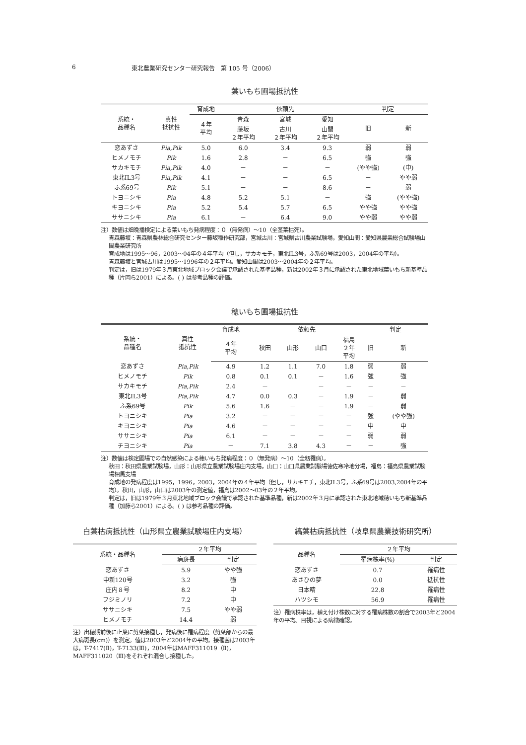6 東北農業研究センター研究報告　第 105 号（2006）
葉いもち圃場抵抗性
| 系統・ 品種名 | 真性 抵抗性 | 育成地 | 依頼先 | | | 判定 | |
| --- | --- | --- | --- | --- | --- | --- | --- |
| | | ４年 平均 | 青森 | 宮城 | 愛知 | 旧 | 新 |
| | | | 藤坂 ２年平均 | 古川 ２年平均 | 山間 ２年平均 | | |
| 恋あずさ | Pia,Pik | 5.0 | 6.0 | 3.4 | 9.3 | 弱 | 弱 |
| ヒメノモチ | Pik | 1.6 | 2.8 | － | 6.5 | 強 | 強 |
| サカキモチ | Pia,Pik | 4.0 | － | － | － | (やや強) | (中) |
| 東北IL3号 | Pia,Pik | 4.1 | － | － | 6.5 | － | やや弱 |
| ふ系69号 | Pik | 5.1 | － | － | 8.6 | － | 弱 |
| トヨニシキ | Pia | 4.8 | 5.2 | 5.1 | － | 強 | (やや強) |
| キヨニシキ | Pia | 5.2 | 5.4 | 5.7 | 6.5 | やや強 | やや強 |
| ササニシキ | Pia | 6.1 | － | 6.4 | 9.0 | やや弱 | やや弱 |
注）数値は畑晩播検定による葉いもち発病程度：０（無発病）～10（全茎葉枯死）。
青森藤坂：青森県農林総合研究センター藤坂稲作研究部，宮城古川：宮城県古川農業試験場，愛知山間：愛知県農業総合試験場山間農業研究所
育成地は1995～96，2003～04年の４年平均（但し，サカキモチ，東北IL3号，ふ系69号は2003，2004年の平均）。
青森藤坂と宮城古川は1995～1996年の２年平均。愛知山間は2003～2004年の２年平均。
判定は，旧は1979年３月東北地域ブロック会議で承認された基準品種，新は2002年３月に承認された東北地域葉いもち新基準品種（片岡ら2001）による。( ) は参考品種の評価。
穂いもち圃場抵抗性
| 系統・ 品種名 | 真性 抵抗性 | 育成地 | 依頼先 | | | | 判定 | |
| --- | --- | --- | --- | --- | --- | --- | --- | --- |
| | | ４年 平均 | 秋田 | 山形 | 山口 | 福島 ２年 平均 | 旧 | 新 |
| 恋あずさ | Pia,Pik | 4.9 | 1.2 | 1.1 | 7.0 | 1.8 | 弱 | 弱 |
| ヒメノモチ | Pik | 0.8 | 0.1 | 0.1 | － | 1.6 | 強 | 強 |
| サカキモチ | Pia,Pik | 2.4 | － | | － | － | － | － |
| 東北IL3号 | Pia,Pik | 4.7 | 0.0 | 0.3 | － | 1.9 | － | 弱 |
| ふ系69号 | Pik | 5.6 | 1.6 | － | － | 1.9 | － | 弱 |
| トヨニシキ | Pia | 3.2 | － | － | － | － | 強 | (やや強) |
| キヨニシキ | Pia | 4.6 | － | － | － | － | 中 | 中 |
| ササニシキ | Pia | 6.1 | － | － | － | － | 弱 | 弱 |
| チヨニシキ | Pia | － | 7.1 | 3.8 | 4.3 | － | － | 強 |
注）数値は検定圃場での自然感染による穂いもち発病程度：０（無発病）～10（全籾罹病）。
秋田：秋田県農業試験場，山形：山形県立農業試験場庄内支場，山口：山口県農業試験場徳佐寒冷地分場，福島：福島県農業試験場相馬支場
育成地の発病程度は1995，1996，2003，2004年の４年平均（但し，サカキモチ，東北IL3号，ふ系69号は2003,2004年の平均）。秋田，山形，山口は2003年の測定値，福島は2002～03年の２年平均。
判定は，旧は1979年３月東北地域ブロック会議で承認された基準品種，新は2002年３月に承認された東北地域穂いもち新基準品種（加藤ら2001）による。( ) は参考品種の評価。
白葉枯病抵抗性（山形県立農業試験場庄内支場）
| 系統・品種名 | ２年平均 | |
| --- | --- | --- |
| | 病斑長 | 判定 |
| 恋あずさ | 5.9 | やや強 |
| 中新120号 | 3.2 | 強 |
| 庄内８号 | 8.2 | 中 |
| フジミノリ | 7.2 | 中 |
| ササニシキ | 7.5 | やや弱 |
| ヒメノモチ | 14.4 | 弱 |
注）出穂期前後に止葉に剪葉接種し，発病後に罹病程度（剪葉部からの最大病斑長(cm)）を測定。値は2003年と2004年の平均。接種菌は2003年は，T-7417(Ⅱ)，T-7133(Ⅲ)，2004年はMAFF311019（Ⅱ)，MAFF311020（Ⅲ)をそれぞれ混合し接種した。
縞葉枯病抵抗性（岐阜県農業技術研究所）
| 品種名 | ２年平均 | |
| --- | --- | --- |
| | 罹病株率(%) | 判定 |
| 恋あずさ | 0.7 | 罹病性 |
| あさひの夢 | 0.0 | 抵抗性 |
| 日本晴 | 22.8 | 罹病性 |
| ハツシモ | 56.9 | 罹病性 |
注）罹病株率は，植え付け株数に対する罹病株数の割合で2003年と2004年の平均。目視による病徴確認。